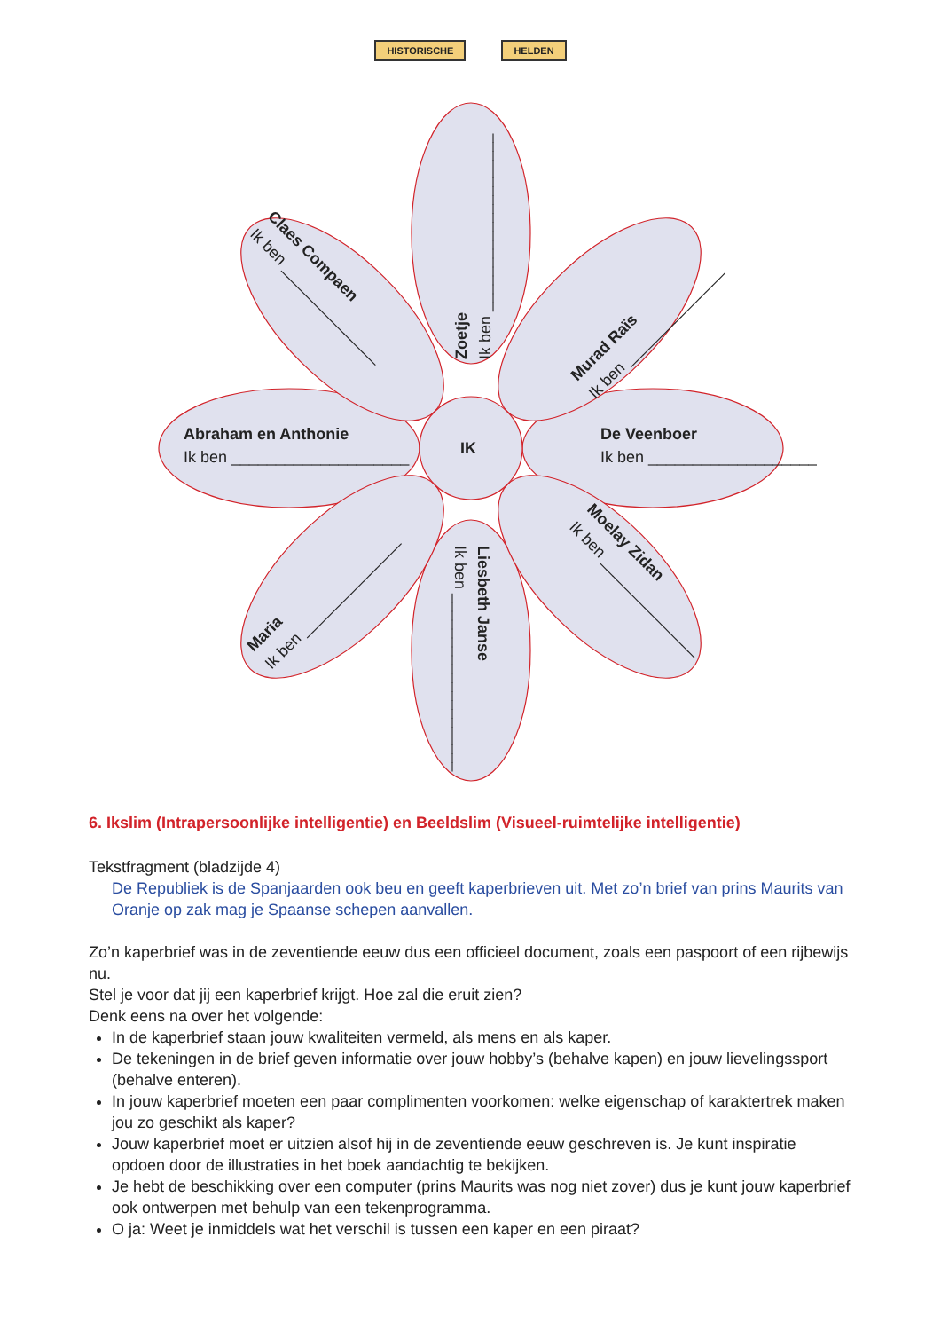HISTORISCHE HELDEN
IK
Abraham en Anthonie
Ik ben ____________________
De Veenboer
Ik ben ____________________
Zoetje
Ik ben ____________________
Liesbeth Janse
Ik ben ____________________
Claes Compaen
Ik ben _______________
Murad Raïs
Ik ben _______________
Maria
Ik ben _______________
Moelay Zidan
Ik ben _______________
6. Ikslim (Intrapersoonlijke intelligentie) en Beeldslim (Visueel-ruimtelijke intelligentie)
Tekstfragment (bladzijde 4)
De Republiek is de Spanjaarden ook beu en geeft kaperbrieven uit. Met zo’n brief van prins Maurits van Oranje op zak mag je Spaanse schepen aanvallen.
Zo’n kaperbrief was in de zeventiende eeuw dus een officieel document, zoals een paspoort of een rijbewijs nu.
Stel je voor dat jij een kaperbrief krijgt. Hoe zal die eruit zien?
Denk eens na over het volgende:
In de kaperbrief staan jouw kwaliteiten vermeld, als mens en als kaper.
De tekeningen in de brief geven informatie over jouw hobby’s (behalve kapen) en jouw lievelingssport (behalve enteren).
In jouw kaperbrief moeten een paar complimenten voorkomen: welke eigenschap of karaktertrek maken jou zo geschikt als kaper?
Jouw kaperbrief moet er uitzien alsof hij in de zeventiende eeuw geschreven is. Je kunt inspiratie opdoen door de illustraties in het boek aandachtig te bekijken.
Je hebt de beschikking over een computer (prins Maurits was nog niet zover) dus je kunt jouw kaperbrief ook ontwerpen met behulp van een tekenprogramma.
O ja: Weet je inmiddels wat het verschil is tussen een kaper en een piraat?